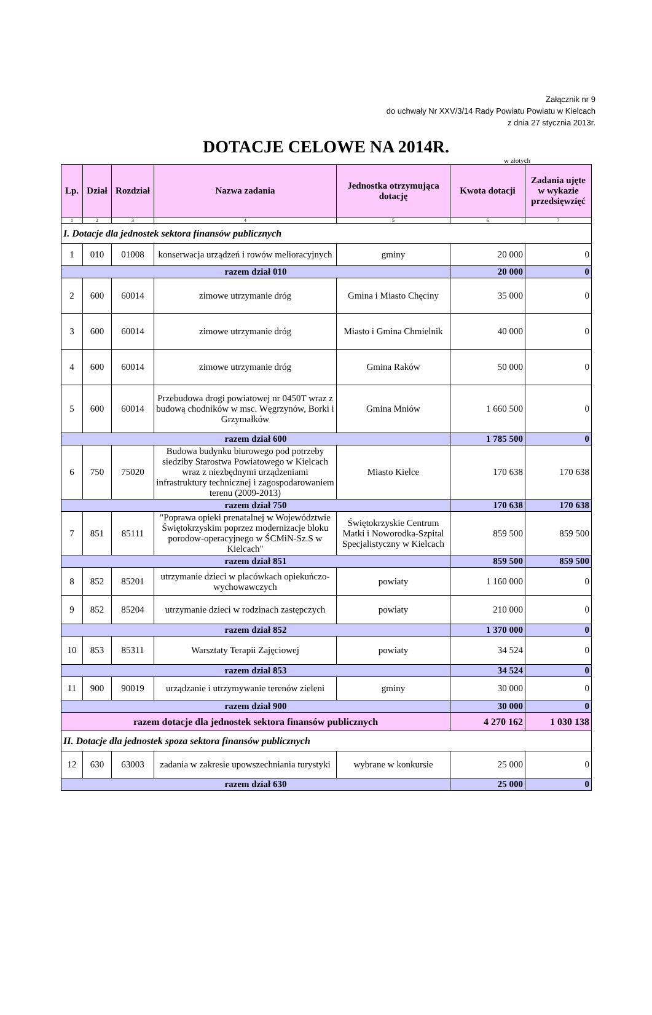Załącznik nr 9
do uchwały Nr XXV/3/14 Rady Powiatu Powiatu w Kielcach
z dnia 27 stycznia 2013r.
DOTACJE CELOWE NA 2014R.
w złotych
| Lp. | Dział | Rozdział | Nazwa zadania | Jednostka otrzymująca dotację | Kwota dotacji | Zadania ujęte w wykazie przedsięwzięć |
| --- | --- | --- | --- | --- | --- | --- |
| 1 | 2 | 3 | 4 | 5 | 6 | 7 |
| I. Dotacje dla jednostek sektora finansów publicznych | | | | | | |
| 1 | 010 | 01008 | konserwacja urządzeń i rowów melioracyjnych | gminy | 20 000 | 0 |
| razem dział 010 | | | | | 20 000 | 0 |
| 2 | 600 | 60014 | zimowe utrzymanie dróg | Gmina i Miasto Chęciny | 35 000 | 0 |
| 3 | 600 | 60014 | zimowe utrzymanie dróg | Miasto i Gmina Chmielnik | 40 000 | 0 |
| 4 | 600 | 60014 | zimowe utrzymanie dróg | Gmina Raków | 50 000 | 0 |
| 5 | 600 | 60014 | Przebudowa drogi powiatowej nr 0450T wraz z budową chodników w msc. Węgrzynów, Borki i Grzymałków | Gmina Mniów | 1 660 500 | 0 |
| razem dział 600 | | | | | 1 785 500 | 0 |
| 6 | 750 | 75020 | Budowa budynku biurowego pod potrzeby siedziby Starostwa Powiatowego w Kielcach wraz z niezbędnymi urządzeniami infrastruktury technicznej i zagospodarowaniem terenu (2009-2013) | Miasto Kielce | 170 638 | 170 638 |
| razem dział 750 | | | | | 170 638 | 170 638 |
| 7 | 851 | 85111 | "Poprawa opieki prenatalnej w Województwie Świętokrzyskim poprzez modernizacje bloku porodow-operacyjnego w ŚCMiN-Sz.S w Kielcach" | Świętokrzyskie Centrum Matki i Noworodka-Szpital Specjalistyczny w Kielcach | 859 500 | 859 500 |
| razem dział 851 | | | | | 859 500 | 859 500 |
| 8 | 852 | 85201 | utrzymanie dzieci w placówkach opiekuńczo-wychowawczych | powiaty | 1 160 000 | 0 |
| 9 | 852 | 85204 | utrzymanie dzieci w rodzinach zastępczych | powiaty | 210 000 | 0 |
| razem dział 852 | | | | | 1 370 000 | 0 |
| 10 | 853 | 85311 | Warsztaty Terapii Zajęciowej | powiaty | 34 524 | 0 |
| razem dział 853 | | | | | 34 524 | 0 |
| 11 | 900 | 90019 | urządzanie i utrzymywanie terenów zieleni | gminy | 30 000 | 0 |
| razem dział 900 | | | | | 30 000 | 0 |
| razem dotacje dla jednostek sektora finansów publicznych | | | | | 4 270 162 | 1 030 138 |
| II. Dotacje dla jednostek spoza sektora finansów publicznych | | | | | | |
| 12 | 630 | 63003 | zadania w zakresie upowszechniania turystyki | wybrane w konkursie | 25 000 | 0 |
| razem dział 630 | | | | | 25 000 | 0 |